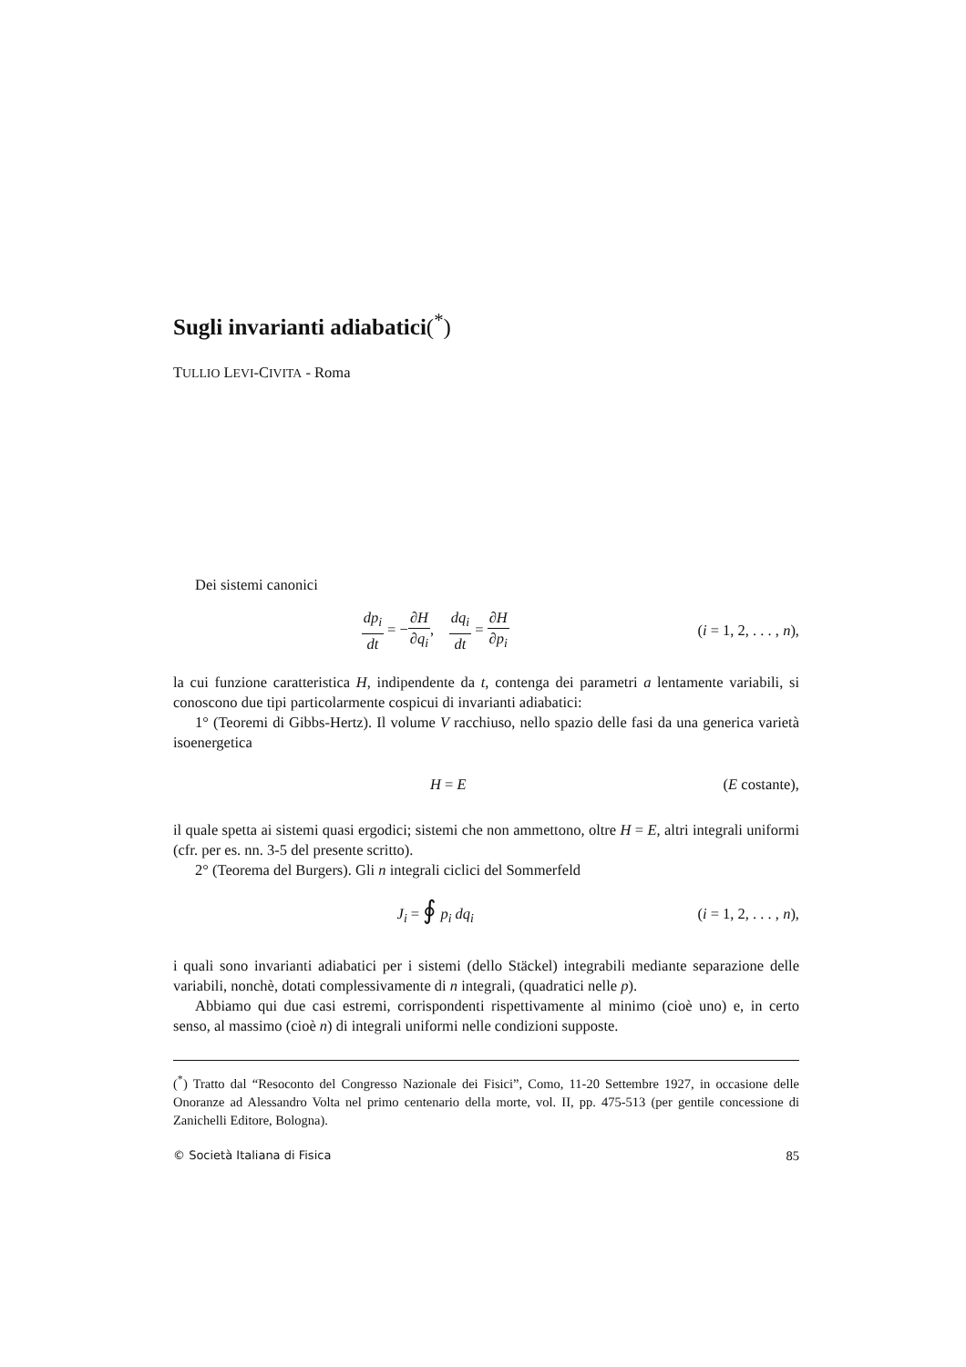Sugli invarianti adiabatici(<sup>*</sup>)
TULLIO LEVI-CIVITA - Roma
Dei sistemi canonici
dp<sub>i</sub> dt = −∂H ∂q<sub>i</sub>, dq<sub>i</sub> dt = ∂H ∂p<sub>i</sub>
(i = 1, 2, . . . , n),
la cui funzione caratteristica H, indipendente da t, contenga dei parametri a lentamente variabili, si conoscono due tipi particolarmente cospicui di invarianti adiabatici:
1° (Teoremi di Gibbs-Hertz). Il volume V racchiuso, nello spazio delle fasi da una generica varietà isoenergetica
H = E (E costante),
il quale spetta ai sistemi quasi ergodici; sistemi che non ammettono, oltre H = E, altri integrali uniformi (cfr. per es. nn. 3-5 del presente scritto).
2° (Teorema del Burgers). Gli n integrali ciclici del Sommerfeld
J<sub>i</sub> = ∮ p<sub>i</sub> dq<sub>i</sub> (i = 1, 2, . . . , n),
i quali sono invarianti adiabatici per i sistemi (dello Stäckel) integrabili mediante separazione delle variabili, nonchè, dotati complessivamente di n integrali, (quadratici nelle p).
Abbiamo qui due casi estremi, corrispondenti rispettivamente al minimo (cioè uno) e, in certo senso, al massimo (cioè n) di integrali uniformi nelle condizioni supposte.
(<sup>*</sup>) Tratto dal “Resoconto del Congresso Nazionale dei Fisici”, Como, 11-20 Settembre 1927, in occasione delle Onoranze ad Alessandro Volta nel primo centenario della morte, vol. II, pp. 475-513 (per gentile concessione di Zanichelli Editore, Bologna).
© Società Italiana di Fisica 85